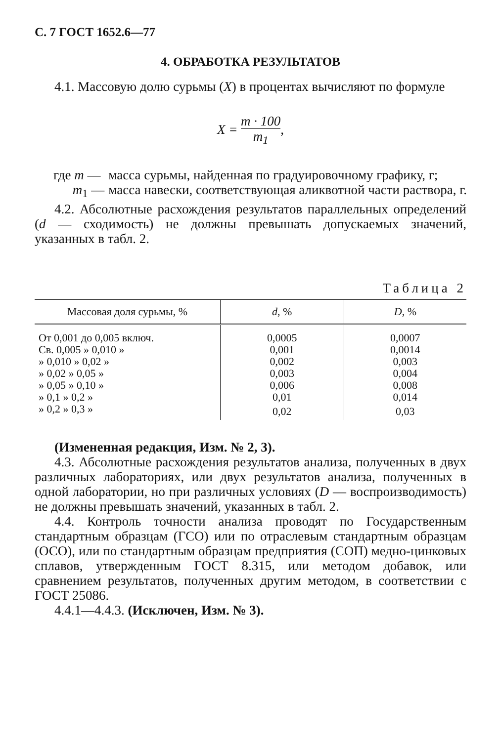С. 7 ГОСТ 1652.6—77
4. ОБРАБОТКА РЕЗУЛЬТАТОВ
4.1. Массовую долю сурьмы (X) в процентах вычисляют по формуле
X = m · 100 m<sub>1</sub>,
| где m — | масса сурьмы, найденная по градуировочному графику, г; |
| m<sub>1</sub> — | масса навески, соответствующая аликвотной части раствора, г. |
4.2. Абсолютные расхождения результатов параллельных определений (d — сходимость) не должны превышать допускаемых значений, указанных в табл. 2.
Таблица 2
| Массовая доля сурьмы, % | d , % | D , % |
| --- | --- | --- |
| От 0,001 до 0,005 включ. | 0,0005 | 0,0007 |
| Св. 0,005 » 0,010 » | 0,001 | 0,0014 |
| » 0,010 » 0,02 » | 0,002 | 0,003 |
| » 0,02 » 0,05 » | 0,003 | 0,004 |
| » 0,05 » 0,10 » | 0,006 | 0,008 |
| » 0,1 » 0,2 » | 0,01 | 0,014 |
| » 0,2 » 0,3 » | 0,02 | 0,03 |
(Измененная редакция, Изм. № 2, 3).
4.3. Абсолютные расхождения результатов анализа, полученных в двух различных лабораториях, или двух результатов анализа, полученных в одной лаборатории, но при различных условиях (D — воспроизводимость) не должны превышать значений, указанных в табл. 2.
4.4. Контроль точности анализа проводят по Государственным стандартным образцам (ГСО) или по отраслевым стандартным образцам (ОСО), или по стандартным образцам предприятия (СОП) медно-цинковых сплавов, утвержденным ГОСТ 8.315, или методом добавок, или сравнением результатов, полученных другим методом, в соответствии с ГОСТ 25086.
4.4.1—4.4.3. (Исключен, Изм. № 3).